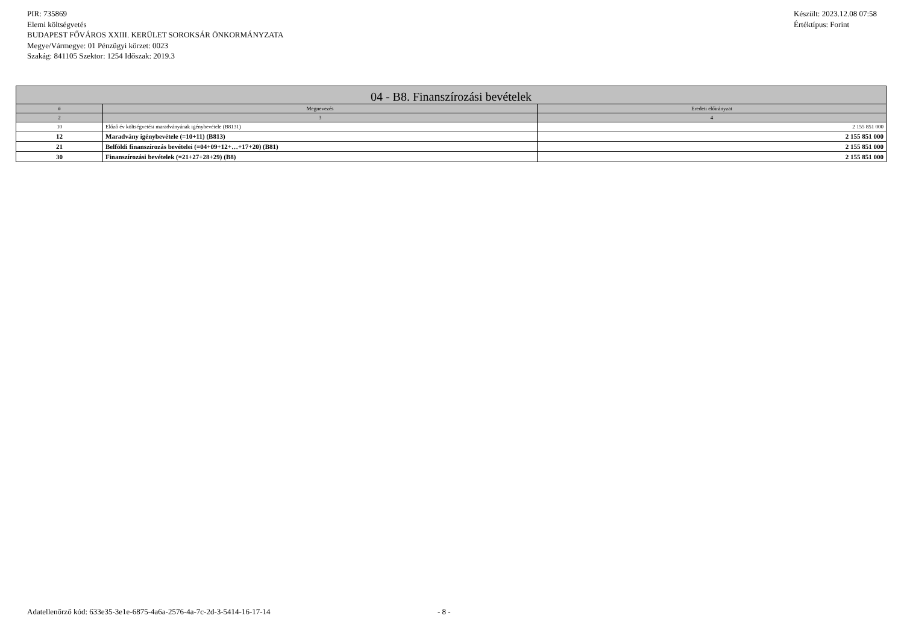PIR: 735869
Elemi költségvetés
BUDAPEST FŐVÁROS XXIII. KERÜLET SOROKSÁR ÖNKORMÁNYZATA
Megye/Vármegye: 01 Pénzügyi körzet: 0023
Szakág: 841105 Szektor: 1254 Időszak: 2019.3
Készült: 2023.12.08 07:58
Értéktípus: Forint
| 04 - B8. Finanszírozási bevételek | | |
| --- | --- | --- |
| # | Megnevezés | Eredeti előirányzat |
| 2 | 3 | 4 |
| 10 | Előző év költségvetési maradványának igénybevétele (B8131) | 2 155 851 000 |
| 12 | Maradvány igénybevétele (=10+11) (B813) | 2 155 851 000 |
| 21 | Belföldi finanszírozás bevételei (=04+09+12+…+17+20) (B81) | 2 155 851 000 |
| 30 | Finanszírozási bevételek (=21+27+28+29) (B8) | 2 155 851 000 |
Adatellenőrző kód: 633e35-3e1e-6875-4a6a-2576-4a-7c-2d-3-5414-16-17-14 - 8 -